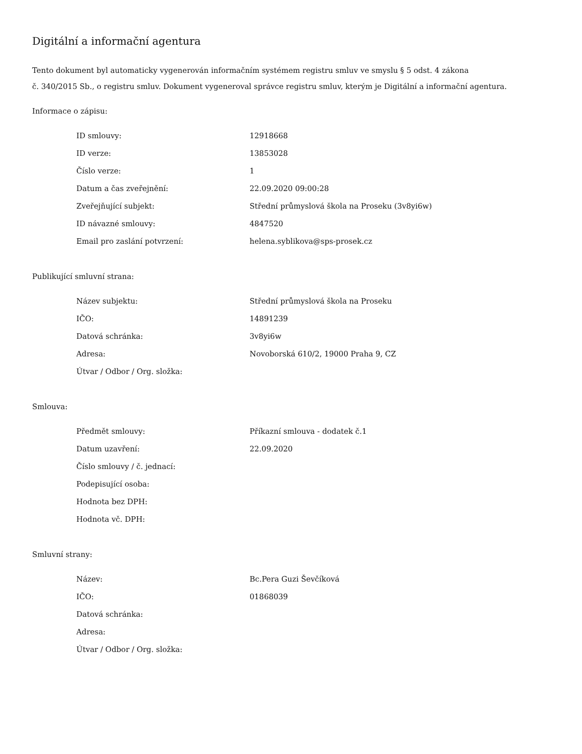Digitální a informační agentura
Tento dokument byl automaticky vygenerován informačním systémem registru smluv ve smyslu § 5 odst. 4 zákona
č. 340/2015 Sb., o registru smluv. Dokument vygeneroval správce registru smluv, kterým je Digitální a informační agentura.
Informace o zápisu:
| ID smlouvy: | 12918668 |
| ID verze: | 13853028 |
| Číslo verze: | 1 |
| Datum a čas zveřejnění: | 22.09.2020 09:00:28 |
| Zveřejňující subjekt: | Střední průmyslová škola na Proseku (3v8yi6w) |
| ID návazné smlouvy: | 4847520 |
| Email pro zaslání potvrzení: | helena.syblikova@sps-prosek.cz |
Publikující smluvní strana:
| Název subjektu: | Střední průmyslová škola na Proseku |
| IČO: | 14891239 |
| Datová schránka: | 3v8yi6w |
| Adresa: | Novoborská 610/2, 19000 Praha 9, CZ |
| Útvar / Odbor / Org. složka: | |
Smlouva:
| Předmět smlouvy: | Příkazní smlouva - dodatek č.1 |
| Datum uzavření: | 22.09.2020 |
| Číslo smlouvy / č. jednací: | |
| Podepisující osoba: | |
| Hodnota bez DPH: | |
| Hodnota vč. DPH: | |
Smluvní strany:
| Název: | Bc.Pera Guzi Ševčíková |
| IČO: | 01868039 |
| Datová schránka: | |
| Adresa: | |
| Útvar / Odbor / Org. složka: | |